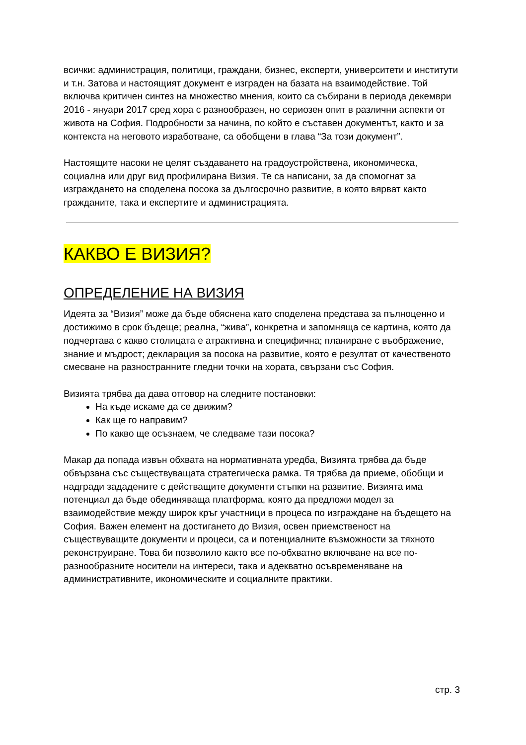всички: администрация, политици, граждани, бизнес, експерти, университети и институти и т.н. Затова и настоящият документ е изграден на базата на взаимодействие. Той включва критичен синтез на множество мнения, които са събирани в периода декември 2016 - януари 2017 сред хора с разнообразен, но сериозен опит в различни аспекти от живота на София. Подробности за начина, по който е съставен документът, както и за контекста на неговото изработване, са обобщени в глава “За този документ”.
Настоящите насоки не целят създаването на градоустройствена, икономическа, социална или друг вид профилирана Визия. Те са написани, за да спомогнат за изграждането на споделена посока за дългосрочно развитие, в която вярват както гражданите, така и експертите и администрацията.
КАКВО Е ВИЗИЯ?
ОПРЕДЕЛЕНИЕ НА ВИЗИЯ
Идеята за “Визия” може да бъде обяснена като споделена представа за пълноценно и достижимо в срок бъдеще; реална, “жива”, конкретна и запомняща се картина, която да подчертава с какво столицата е атрактивна и специфична; планиране с въображение, знание и мъдрост; декларация за посока на развитие, която е резултат от качественото смесване на разностранните гледни точки на хората, свързани със София.
Визията трябва да дава отговор на следните постановки:
На къде искаме да се движим?
Как ще го направим?
По какво ще осъзнаем, че следваме тази посока?
Макар да попада извън обхвата на нормативната уредба, Визията трябва да бъде обвързана със съществуващата стратегическа рамка. Тя трябва да приеме, обобщи и надгради зададените с действащите документи стъпки на развитие. Визията има потенциал да бъде обединяваща платформа, която да предложи модел за взаимодействие между широк кръг участници в процеса по изграждане на бъдещето на София. Важен елемент на достигането до Визия, освен приемственост на съществуващите документи и процеси, са и потенциалните възможности за тяхното реконструиране. Това би позволило както все по-обхватно включване на все по-разнообразните носители на интереси, така и адекватно осъвременяване на административните, икономическите и социалните практики.
стр. 3